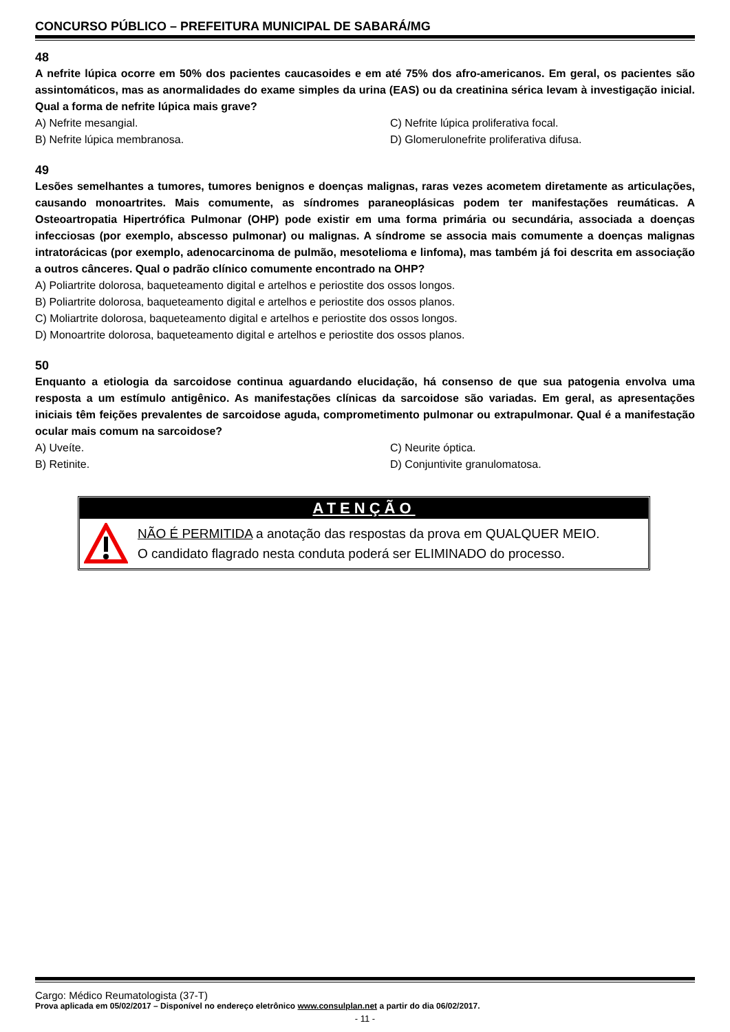CONCURSO PÚBLICO – PREFEITURA MUNICIPAL DE SABARÁ/MG
48
A nefrite lúpica ocorre em 50% dos pacientes caucasoides e em até 75% dos afro-americanos. Em geral, os pacientes são assintomáticos, mas as anormalidades do exame simples da urina (EAS) ou da creatinina sérica levam à investigação inicial. Qual a forma de nefrite lúpica mais grave?
A) Nefrite mesangial.
C) Nefrite lúpica proliferativa focal.
B) Nefrite lúpica membranosa.
D) Glomerulonefrite proliferativa difusa.
49
Lesões semelhantes a tumores, tumores benignos e doenças malignas, raras vezes acometem diretamente as articulações, causando monoartrites. Mais comumente, as síndromes paraneoplásicas podem ter manifestações reumáticas. A Osteoartropatia Hipertrófica Pulmonar (OHP) pode existir em uma forma primária ou secundária, associada a doenças infecciosas (por exemplo, abscesso pulmonar) ou malignas. A síndrome se associa mais comumente a doenças malignas intratorácicas (por exemplo, adenocarcinoma de pulmão, mesotelioma e linfoma), mas também já foi descrita em associação a outros cânceres. Qual o padrão clínico comumente encontrado na OHP?
A) Poliartrite dolorosa, baqueteamento digital e artelhos e periostite dos ossos longos.
B) Poliartrite dolorosa, baqueteamento digital e artelhos e periostite dos ossos planos.
C) Moliartrite dolorosa, baqueteamento digital e artelhos e periostite dos ossos longos.
D) Monoartrite dolorosa, baqueteamento digital e artelhos e periostite dos ossos planos.
50
Enquanto a etiologia da sarcoidose continua aguardando elucidação, há consenso de que sua patogenia envolva uma resposta a um estímulo antigênico. As manifestações clínicas da sarcoidose são variadas. Em geral, as apresentações iniciais têm feições prevalentes de sarcoidose aguda, comprometimento pulmonar ou extrapulmonar. Qual é a manifestação ocular mais comum na sarcoidose?
A) Uveíte.
C) Neurite óptica.
B) Retinite.
D) Conjuntivite granulomatosa.
ATENÇÃO
NÃO É PERMITIDA a anotação das respostas da prova em QUALQUER MEIO.
O candidato flagrado nesta conduta poderá ser ELIMINADO do processo.
Cargo: Médico Reumatologista (37-T)
Prova aplicada em 05/02/2017 – Disponível no endereço eletrônico www.consulplan.net a partir do dia 06/02/2017.
- 11 -